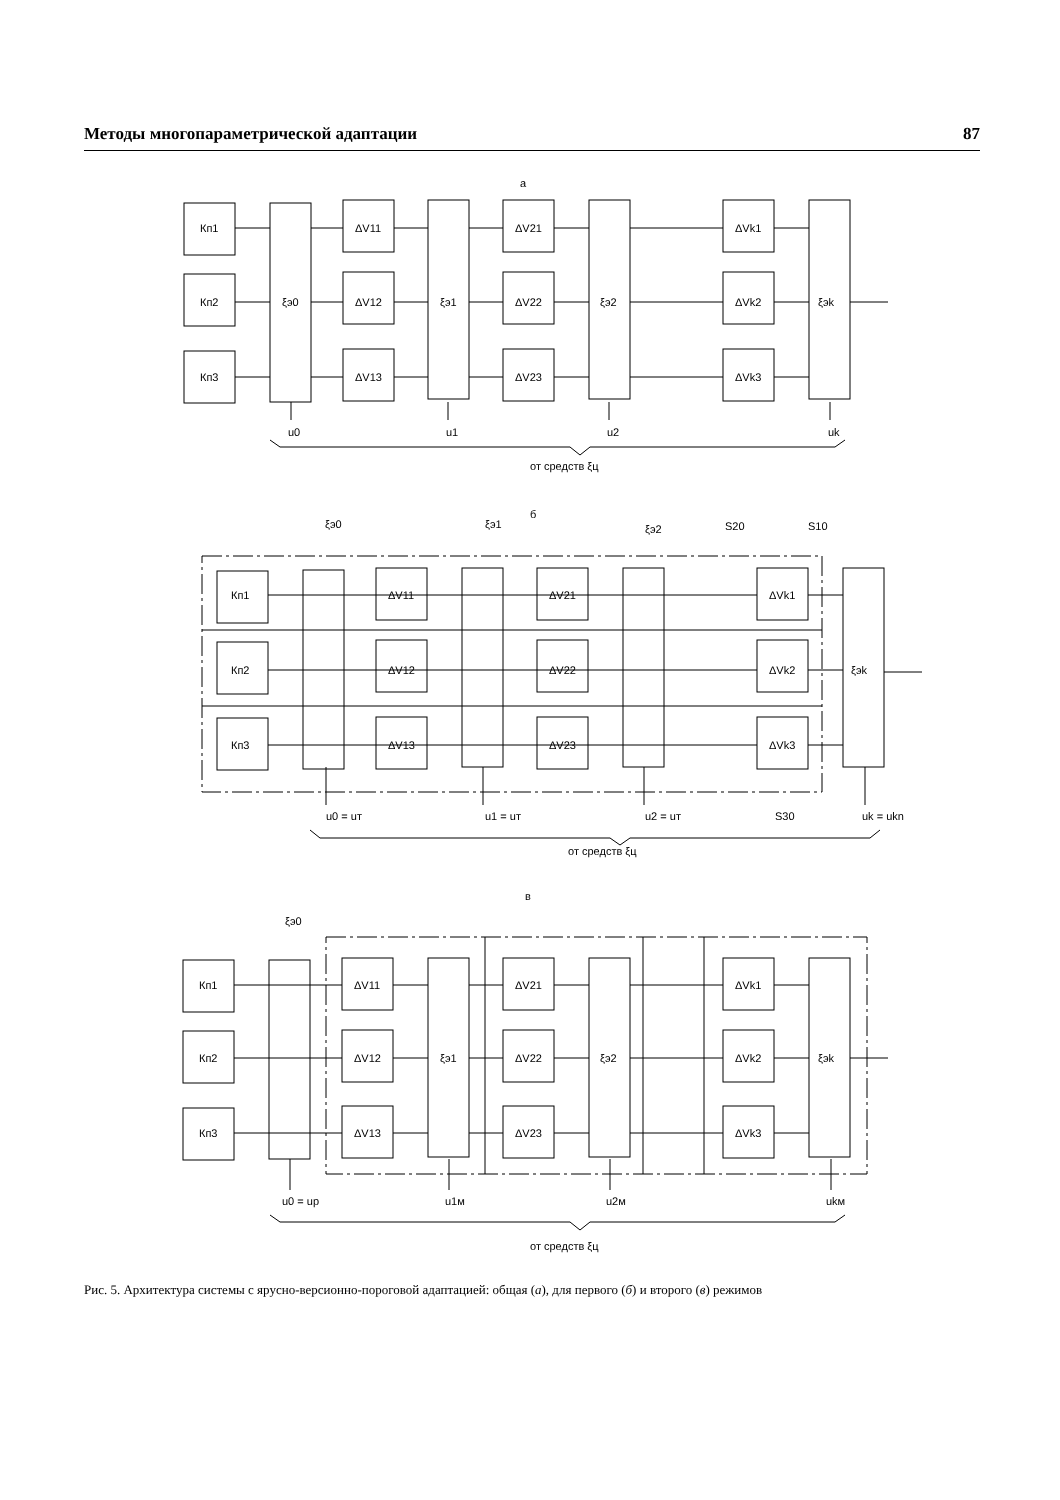Методы многопараметрической адаптации 87
а
Кп1
Кп2
Кп3
ξэ0
ΔV11
ΔV12
ΔV13
ξэ1
ΔV21
ΔV22
ΔV23
ξэ2
ΔVk1
ΔVk2
ΔVk3
ξэk
u0
u1
u2
uk
от средств ξц
б
ξэ0
ξэ1
ξэ2
S20
S10
Кп1
Кп2
Кп3
ΔV11
ΔV12
ΔV13
ΔV21
ΔV22
ΔV23
ΔVk1
ΔVk2
ΔVk3
ξэk
u0 = uт
u1 = uт
u2 = uт
S30
uk = ukn
от средств ξц
в
ξэ0
Кп1
Кп2
Кп3
ΔV11
ΔV12
ΔV13
ξэ1
ΔV21
ΔV22
ΔV23
ξэ2
ΔVk1
ΔVk2
ΔVk3
ξэk
u0 = up
u1м
u2м
ukм
от средств ξц
Рис. 5. Архитектура системы с ярусно-версионно-пороговой адаптацией: общая (а), для первого (б) и второго (в) режимов